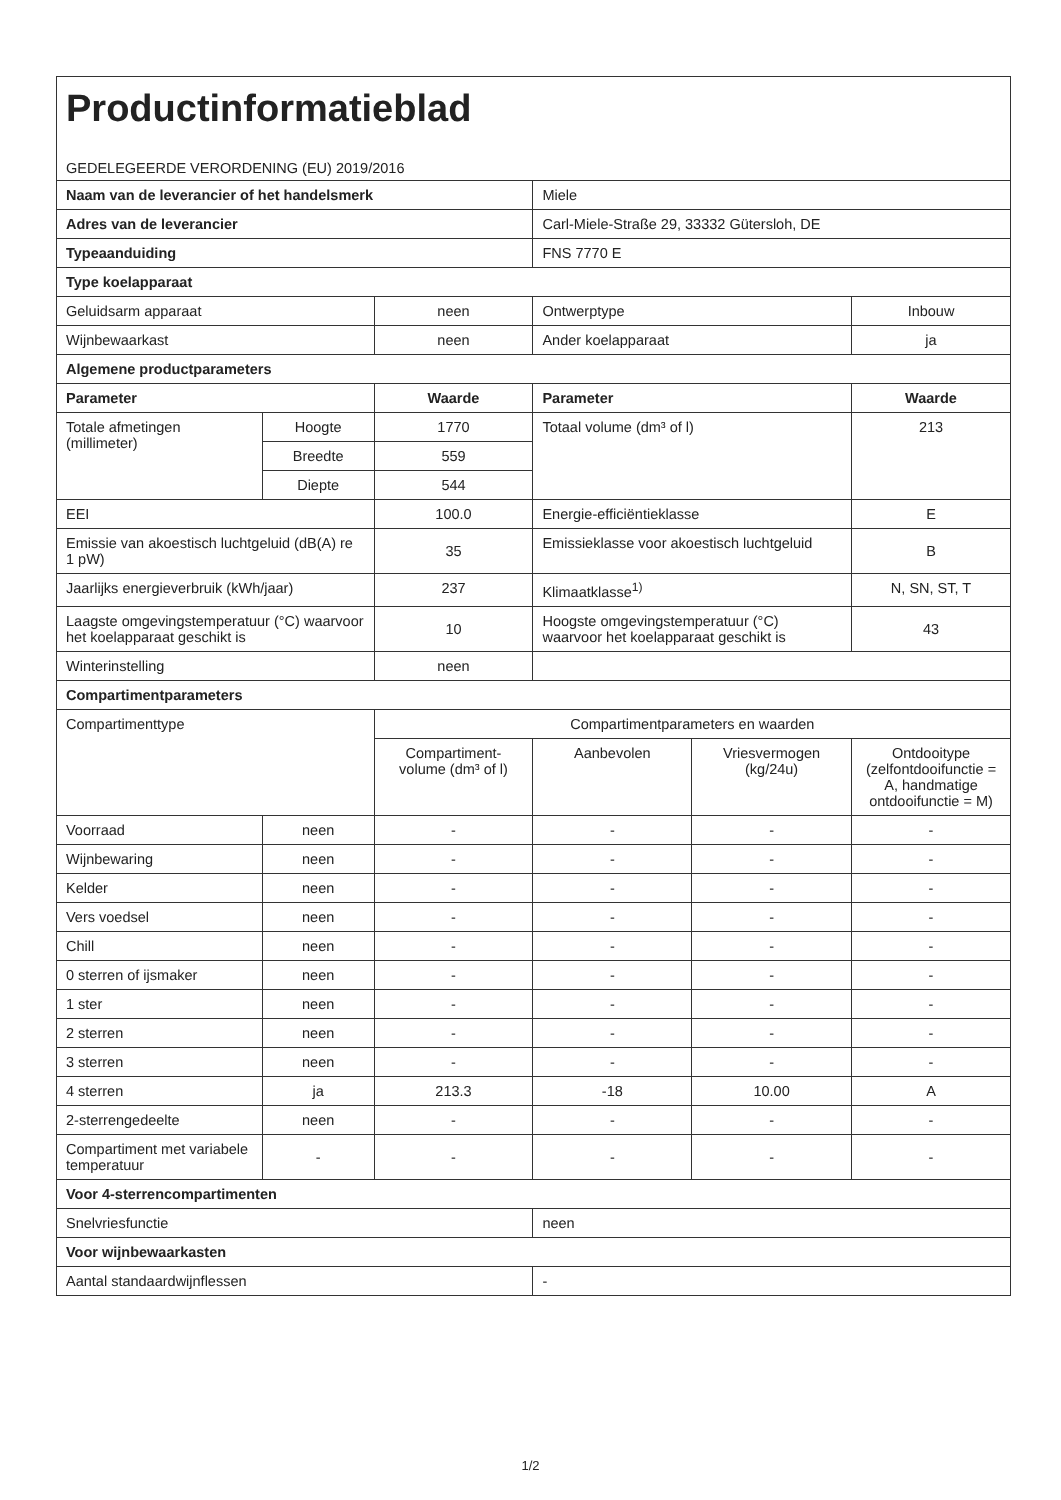| Productinformatieblad GEDELEGEERDE VERORDENING (EU) 2019/2016 | | | | | |
| Naam van de leverancier of het handelsmerk | | | Miele | | |
| Adres van de leverancier | | | Carl-Miele-Straße 29, 33332 Gütersloh, DE | | |
| Typeaanduiding | | | FNS 7770 E | | |
| Type koelapparaat | | | | | |
| Geluidsarm apparaat | | neen | Ontwerptype | | Inbouw |
| Wijnbewaarkast | | neen | Ander koelapparaat | | ja |
| Algemene productparameters | | | | | |
| Parameter | | Waarde | Parameter | | Waarde |
| Totale afmetingen (millimeter) | Hoogte | 1770 | Totaal volume (dm³ of l) | | 213 |
| | Breedte | 559 | | | |
| | Diepte | 544 | | | |
| EEI | | 100.0 | Energie-efficiëntieklasse | | E |
| Emissie van akoestisch luchtgeluid (dB(A) re 1 pW) | | 35 | Emissieklasse voor akoestisch luchtgeluid | | B |
| Jaarlijks energieverbruik (kWh/jaar) | | 237 | Klimaatklasse<sup>1)</sup> | | N, SN, ST, T |
| Laagste omgevingstemperatuur (°C) waarvoor het koelapparaat geschikt is | | 10 | Hoogste omgevingstemperatuur (°C) waarvoor het koelapparaat geschikt is | | 43 |
| Winterinstelling | | neen | | | |
| Compartimentparameters | | | | | |
| Compartimenttype | | Compartimentparameters en waarden | | | |
| | | Compartiment-volume (dm³ of l) | Aanbevolen | Vriesvermogen (kg/24u) | Ontdooitype (zelfontdooifunctie = A, handmatige ontdooifunctie = M) |
| Voorraad | neen | - | - | - | - |
| Wijnbewaring | neen | - | - | - | - |
| Kelder | neen | - | - | - | - |
| Vers voedsel | neen | - | - | - | - |
| Chill | neen | - | - | - | - |
| 0 sterren of ijsmaker | neen | - | - | - | - |
| 1 ster | neen | - | - | - | - |
| 2 sterren | neen | - | - | - | - |
| 3 sterren | neen | - | - | - | - |
| 4 sterren | ja | 213.3 | -18 | 10.00 | A |
| 2-sterrengedeelte | neen | - | - | - | - |
| Compartiment met variabele temperatuur | - | - | - | - | - |
| Voor 4-sterrencompartimenten | | | | | |
| Snelvriesfunctie | | | neen | | |
| Voor wijnbewaarkasten | | | | | |
| Aantal standaardwijnflessen | | | - | | |
1/2